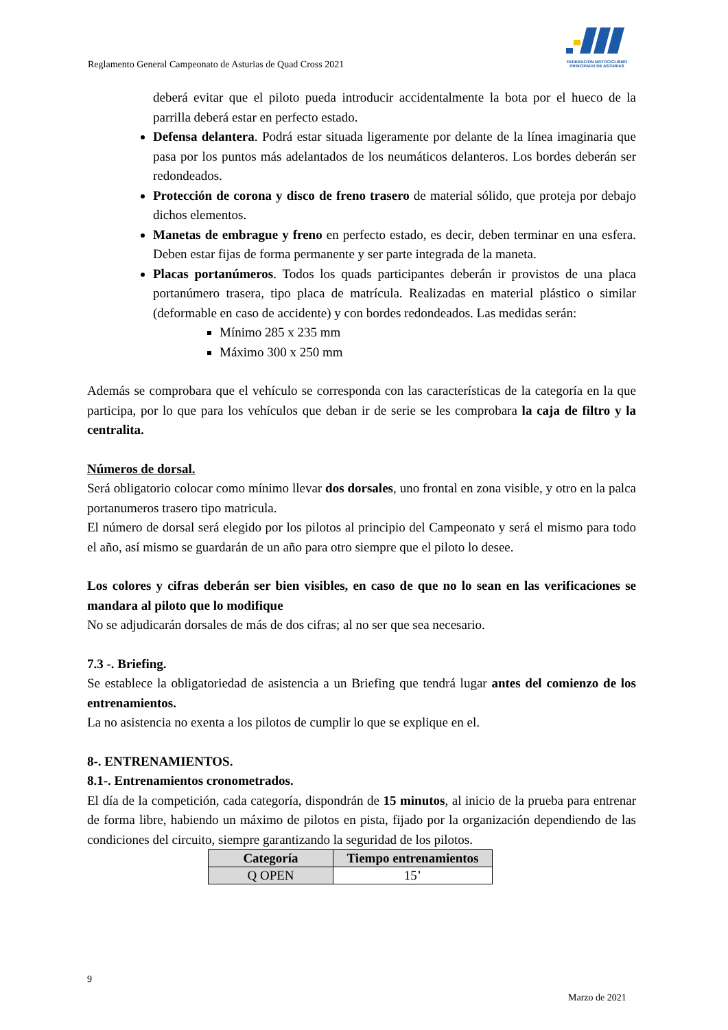FEDERACION MOTOCICLISMO
PRINCIPADO DE ASTURIAS
Reglamento General Campeonato de Asturias de Quad Cross 2021
deberá evitar que el piloto pueda introducir accidentalmente la bota por el hueco de la parrilla deberá estar en perfecto estado.
Defensa delantera. Podrá estar situada ligeramente por delante de la línea imaginaria que pasa por los puntos más adelantados de los neumáticos delanteros. Los bordes deberán ser redondeados.
Protección de corona y disco de freno trasero de material sólido, que proteja por debajo dichos elementos.
Manetas de embrague y freno en perfecto estado, es decir, deben terminar en una esfera. Deben estar fijas de forma permanente y ser parte integrada de la maneta.
Placas portanúmeros. Todos los quads participantes deberán ir provistos de una placa portanúmero trasera, tipo placa de matrícula. Realizadas en material plástico o similar (deformable en caso de accidente) y con bordes redondeados. Las medidas serán:
Mínimo 285 x 235 mm
Máximo 300 x 250 mm
Además se comprobara que el vehículo se corresponda con las características de la categoría en la que participa, por lo que para los vehículos que deban ir de serie se les comprobara la caja de filtro y la centralita.
Números de dorsal.
Será obligatorio colocar como mínimo llevar dos dorsales, uno frontal en zona visible, y otro en la palca portanumeros trasero tipo matricula.
El número de dorsal será elegido por los pilotos al principio del Campeonato y será el mismo para todo el año, así mismo se guardarán de un año para otro siempre que el piloto lo desee.
Los colores y cifras deberán ser bien visibles, en caso de que no lo sean en las verificaciones se mandara al piloto que lo modifique
No se adjudicarán dorsales de más de dos cifras; al no ser que sea necesario.
7.3 -. Briefing.
Se establece la obligatoriedad de asistencia a un Briefing que tendrá lugar antes del comienzo de los entrenamientos.
La no asistencia no exenta a los pilotos de cumplir lo que se explique en el.
8-. ENTRENAMIENTOS.
8.1-. Entrenamientos cronometrados.
El día de la competición, cada categoría, dispondrán de 15 minutos, al inicio de la prueba para entrenar de forma libre, habiendo un máximo de pilotos en pista, fijado por la organización dependiendo de las condiciones del circuito, siempre garantizando la seguridad de los pilotos.
| Categoría | Tiempo entrenamientos |
| --- | --- |
| Q OPEN | 15’ |
9
Marzo de 2021